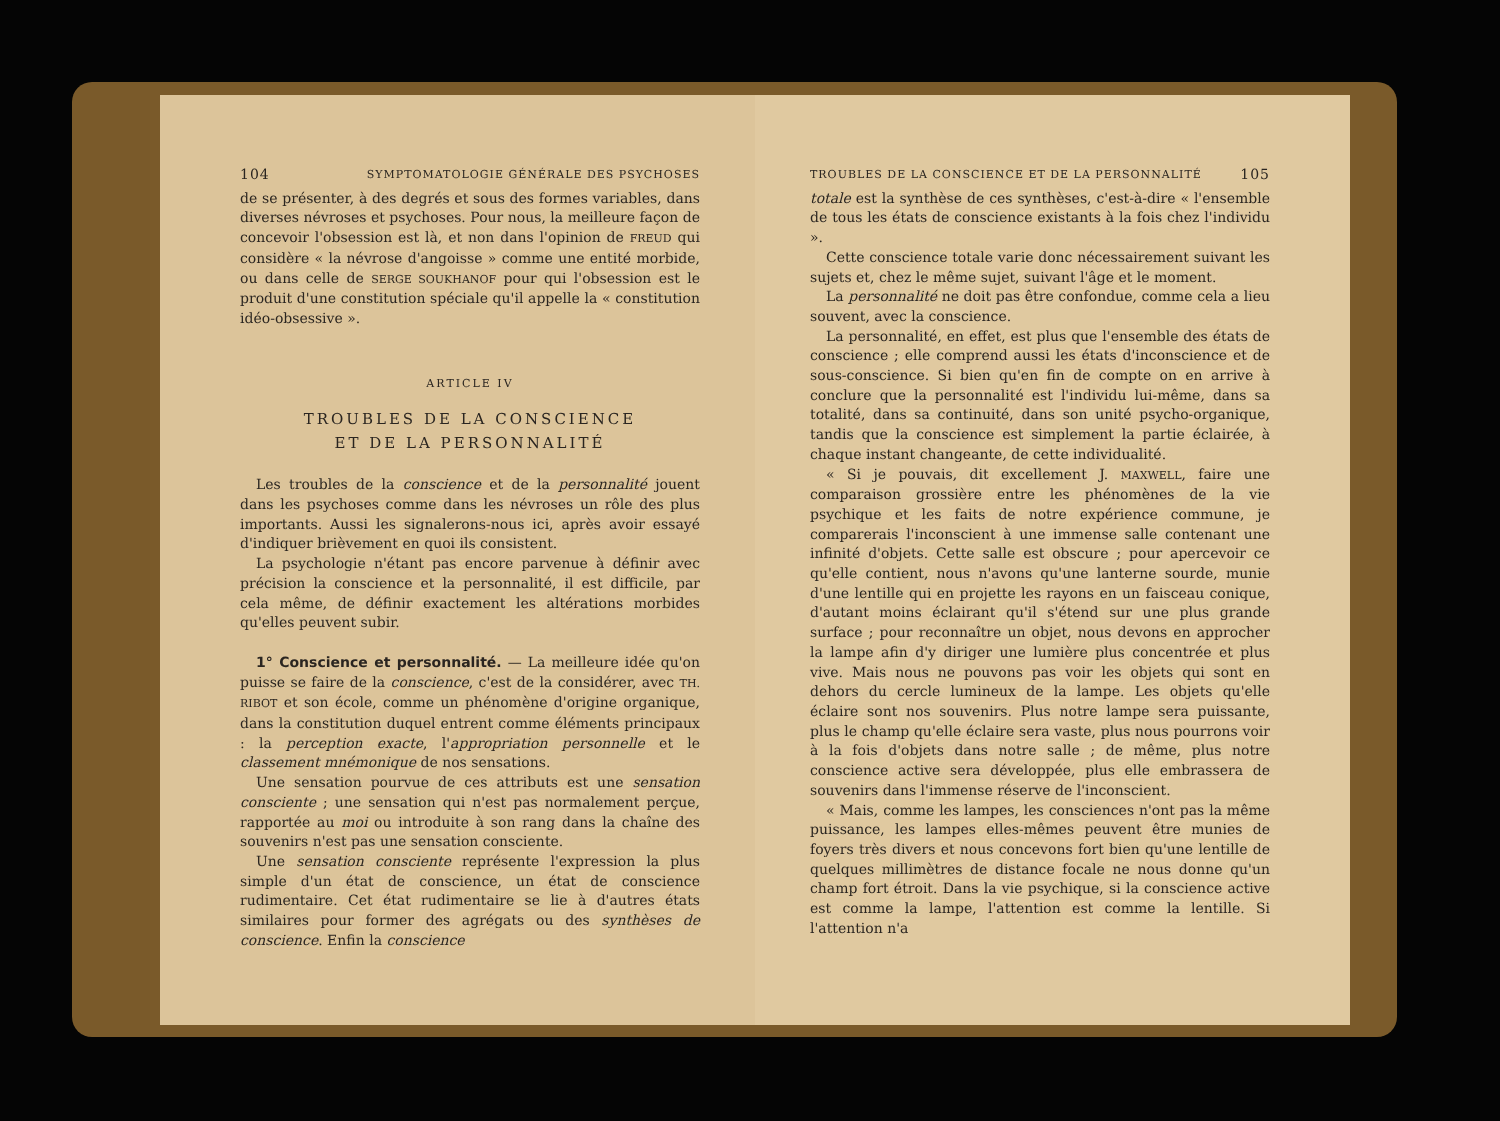104 SYMPTOMATOLOGIE GÉNÉRALE DES PSYCHOSES
de se présenter, à des degrés et sous des formes variables, dans diverses névroses et psychoses. Pour nous, la meilleure façon de concevoir l'obsession est là, et non dans l'opinion de FREUD qui considère « la névrose d'angoisse » comme une entité morbide, ou dans celle de SERGE SOUKHANOF pour qui l'obsession est le produit d'une constitution spéciale qu'il appelle la « constitution idéo-obsessive ».
ARTICLE IV
TROUBLES DE LA CONSCIENCE
ET DE LA PERSONNALITÉ
Les troubles de la conscience et de la personnalité jouent dans les psychoses comme dans les névroses un rôle des plus importants. Aussi les signalerons-nous ici, après avoir essayé d'indiquer brièvement en quoi ils consistent.
La psychologie n'étant pas encore parvenue à définir avec précision la conscience et la personnalité, il est difficile, par cela même, de définir exactement les altérations morbides qu'elles peuvent subir.
1° Conscience et personnalité. — La meilleure idée qu'on puisse se faire de la conscience, c'est de la considérer, avec TH. RIBOT et son école, comme un phénomène d'origine organique, dans la constitution duquel entrent comme éléments principaux : la perception exacte, l'appropriation personnelle et le classement mnémonique de nos sensations.
Une sensation pourvue de ces attributs est une sensation consciente ; une sensation qui n'est pas normalement perçue, rapportée au moi ou introduite à son rang dans la chaîne des souvenirs n'est pas une sensation consciente.
Une sensation consciente représente l'expression la plus simple d'un état de conscience, un état de conscience rudimentaire. Cet état rudimentaire se lie à d'autres états similaires pour former des agrégats ou des synthèses de conscience. Enfin la conscience
TROUBLES DE LA CONSCIENCE ET DE LA PERSONNALITÉ 105
totale est la synthèse de ces synthèses, c'est-à-dire « l'ensemble de tous les états de conscience existants à la fois chez l'individu ».
Cette conscience totale varie donc nécessairement suivant les sujets et, chez le même sujet, suivant l'âge et le moment.
La personnalité ne doit pas être confondue, comme cela a lieu souvent, avec la conscience.
La personnalité, en effet, est plus que l'ensemble des états de conscience ; elle comprend aussi les états d'inconscience et de sous-conscience. Si bien qu'en fin de compte on en arrive à conclure que la personnalité est l'individu lui-même, dans sa totalité, dans sa continuité, dans son unité psycho-organique, tandis que la conscience est simplement la partie éclairée, à chaque instant changeante, de cette individualité.
« Si je pouvais, dit excellement J. MAXWELL, faire une comparaison grossière entre les phénomènes de la vie psychique et les faits de notre expérience commune, je comparerais l'inconscient à une immense salle contenant une infinité d'objets. Cette salle est obscure ; pour apercevoir ce qu'elle contient, nous n'avons qu'une lanterne sourde, munie d'une lentille qui en projette les rayons en un faisceau conique, d'autant moins éclairant qu'il s'étend sur une plus grande surface ; pour reconnaître un objet, nous devons en approcher la lampe afin d'y diriger une lumière plus concentrée et plus vive. Mais nous ne pouvons pas voir les objets qui sont en dehors du cercle lumineux de la lampe. Les objets qu'elle éclaire sont nos souvenirs. Plus notre lampe sera puissante, plus le champ qu'elle éclaire sera vaste, plus nous pourrons voir à la fois d'objets dans notre salle ; de même, plus notre conscience active sera développée, plus elle embrassera de souvenirs dans l'immense réserve de l'inconscient.
« Mais, comme les lampes, les consciences n'ont pas la même puissance, les lampes elles-mêmes peuvent être munies de foyers très divers et nous concevons fort bien qu'une lentille de quelques millimètres de distance focale ne nous donne qu'un champ fort étroit. Dans la vie psychique, si la conscience active est comme la lampe, l'attention est comme la lentille. Si l'attention n'a